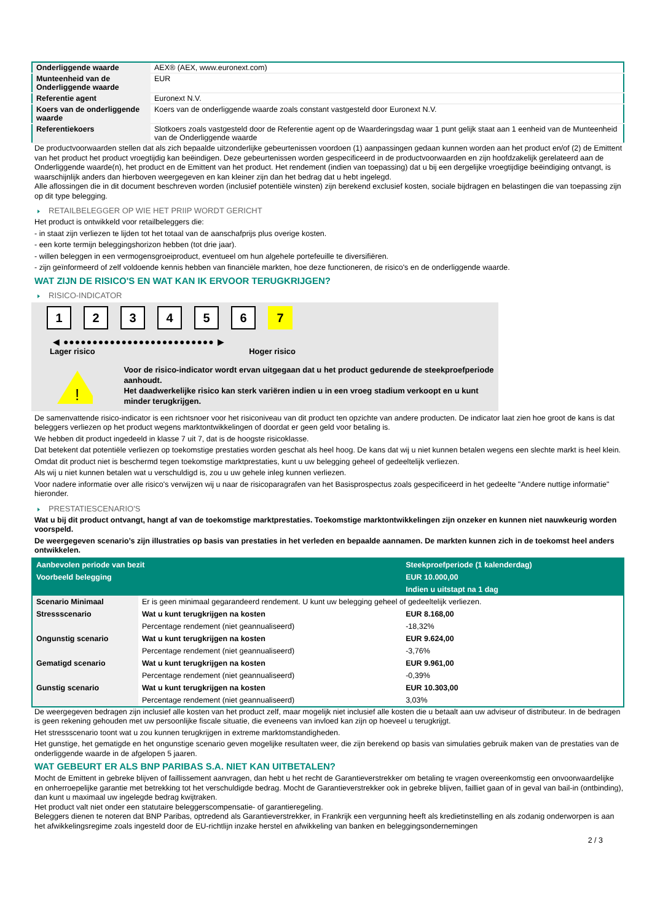| Onderliggende waarde | AEX® (AEX, www.euronext.com) |
| Munteenheid van de Onderliggende waarde | EUR |
| Referentie agent | Euronext N.V. |
| Koers van de onderliggende waarde | Koers van de onderliggende waarde zoals constant vastgesteld door Euronext N.V. |
| Referentiekoers | Slotkoers zoals vastgesteld door de Referentie agent op de Waarderingsdag waar 1 punt gelijk staat aan 1 eenheid van de Munteenheid van de Onderliggende waarde |
De productvoorwaarden stellen dat als zich bepaalde uitzonderlijke gebeurtenissen voordoen (1) aanpassingen gedaan kunnen worden aan het product en/of (2) de Emittent van het product het product vroegtijdig kan beëindigen. Deze gebeurtenissen worden gespecificeerd in de productvoorwaarden en zijn hoofdzakelijk gerelateerd aan de Onderliggende waarde(n), het product en de Emittent van het product. Het rendement (indien van toepassing) dat u bij een dergelijke vroegtijdige beëindiging ontvangt, is waarschijnlijk anders dan hierboven weergegeven en kan kleiner zijn dan het bedrag dat u hebt ingelegd.
Alle aflossingen die in dit document beschreven worden (inclusief potentiële winsten) zijn berekend exclusief kosten, sociale bijdragen en belastingen die van toepassing zijn op dit type belegging.
RETAILBELEGGER OP WIE HET PRIIP WORDT GERICHT
Het product is ontwikkeld voor retailbeleggers die:
- in staat zijn verliezen te lijden tot het totaal van de aanschafprijs plus overige kosten.
- een korte termijn beleggingshorizon hebben (tot drie jaar).
- willen beleggen in een vermogensgroeiproduct, eventueel om hun algehele portefeuille te diversifiëren.
- zijn geïnformeerd of zelf voldoende kennis hebben van financiële markten, hoe deze functioneren, de risico's en de onderliggende waarde.
WAT ZIJN DE RISICO'S EN WAT KAN IK ERVOOR TERUGKRIJGEN?
RISICO-INDICATOR
1 2 3 4 5 6 7
◀ ●●●●●●●●●●●●●●●●●●●●●●●●●● ▶
Lager risico Hoger risico
!
Voor de risico-indicator wordt ervan uitgegaan dat u het product gedurende de steekproefperiode aanhoudt.
Het daadwerkelijke risico kan sterk variëren indien u in een vroeg stadium verkoopt en u kunt minder terugkrijgen.
De samenvattende risico-indicator is een richtsnoer voor het risiconiveau van dit product ten opzichte van andere producten. De indicator laat zien hoe groot de kans is dat beleggers verliezen op het product wegens marktontwikkelingen of doordat er geen geld voor betaling is.
We hebben dit product ingedeeld in klasse 7 uit 7, dat is de hoogste risicoklasse.
Dat betekent dat potentiële verliezen op toekomstige prestaties worden geschat als heel hoog. De kans dat wij u niet kunnen betalen wegens een slechte markt is heel klein.
Omdat dit product niet is beschermd tegen toekomstige marktprestaties, kunt u uw belegging geheel of gedeeltelijk verliezen.
Als wij u niet kunnen betalen wat u verschuldigd is, zou u uw gehele inleg kunnen verliezen.
Voor nadere informatie over alle risico's verwijzen wij u naar de risicoparagrafen van het Basisprospectus zoals gespecificeerd in het gedeelte "Andere nuttige informatie" hieronder.
PRESTATIESCENARIO'S
Wat u bij dit product ontvangt, hangt af van de toekomstige marktprestaties. Toekomstige marktontwikkelingen zijn onzeker en kunnen niet nauwkeurig worden voorspeld.
De weergegeven scenario’s zijn illustraties op basis van prestaties in het verleden en bepaalde aannamen. De markten kunnen zich in de toekomst heel anders ontwikkelen.
| Aanbevolen periode van bezit | | Steekproefperiode (1 kalenderdag) |
| Voorbeeld belegging | | EUR 10.000,00 |
| | | Indien u uitstapt na 1 dag |
| Scenario Minimaal | Er is geen minimaal gegarandeerd rendement. U kunt uw belegging geheel of gedeeltelijk verliezen. | |
| Stressscenario | Wat u kunt terugkrijgen na kosten | EUR 8.168,00 |
| | Percentage rendement (niet geannualiseerd) | -18,32% |
| Ongunstig scenario | Wat u kunt terugkrijgen na kosten | EUR 9.624,00 |
| | Percentage rendement (niet geannualiseerd) | -3,76% |
| Gematigd scenario | Wat u kunt terugkrijgen na kosten | EUR 9.961,00 |
| | Percentage rendement (niet geannualiseerd) | -0,39% |
| Gunstig scenario | Wat u kunt terugkrijgen na kosten | EUR 10.303,00 |
| | Percentage rendement (niet geannualiseerd) | 3,03% |
De weergegeven bedragen zijn inclusief alle kosten van het product zelf, maar mogelijk niet inclusief alle kosten die u betaalt aan uw adviseur of distributeur. In de bedragen is geen rekening gehouden met uw persoonlijke fiscale situatie, die eveneens van invloed kan zijn op hoeveel u terugkrijgt.
Het stressscenario toont wat u zou kunnen terugkrijgen in extreme marktomstandigheden.
Het gunstige, het gematigde en het ongunstige scenario geven mogelijke resultaten weer, die zijn berekend op basis van simulaties gebruik maken van de prestaties van de onderliggende waarde in de afgelopen 5 jaaren.
WAT GEBEURT ER ALS BNP PARIBAS S.A. NIET KAN UITBETALEN?
Mocht de Emittent in gebreke blijven of faillissement aanvragen, dan hebt u het recht de Garantieverstrekker om betaling te vragen overeenkomstig een onvoorwaardelijke en onherroepelijke garantie met betrekking tot het verschuldigde bedrag. Mocht de Garantieverstrekker ook in gebreke blijven, failliet gaan of in geval van bail-in (ontbinding), dan kunt u maximaal uw ingelegde bedrag kwijtraken.
Het product valt niet onder een statutaire beleggerscompensatie- of garantieregeling.
Beleggers dienen te noteren dat BNP Paribas, optredend als Garantieverstrekker, in Frankrijk een vergunning heeft als kredietinstelling en als zodanig onderworpen is aan het afwikkelingsregime zoals ingesteld door de EU-richtlijn inzake herstel en afwikkeling van banken en beleggingsondernemingen
2 / 3